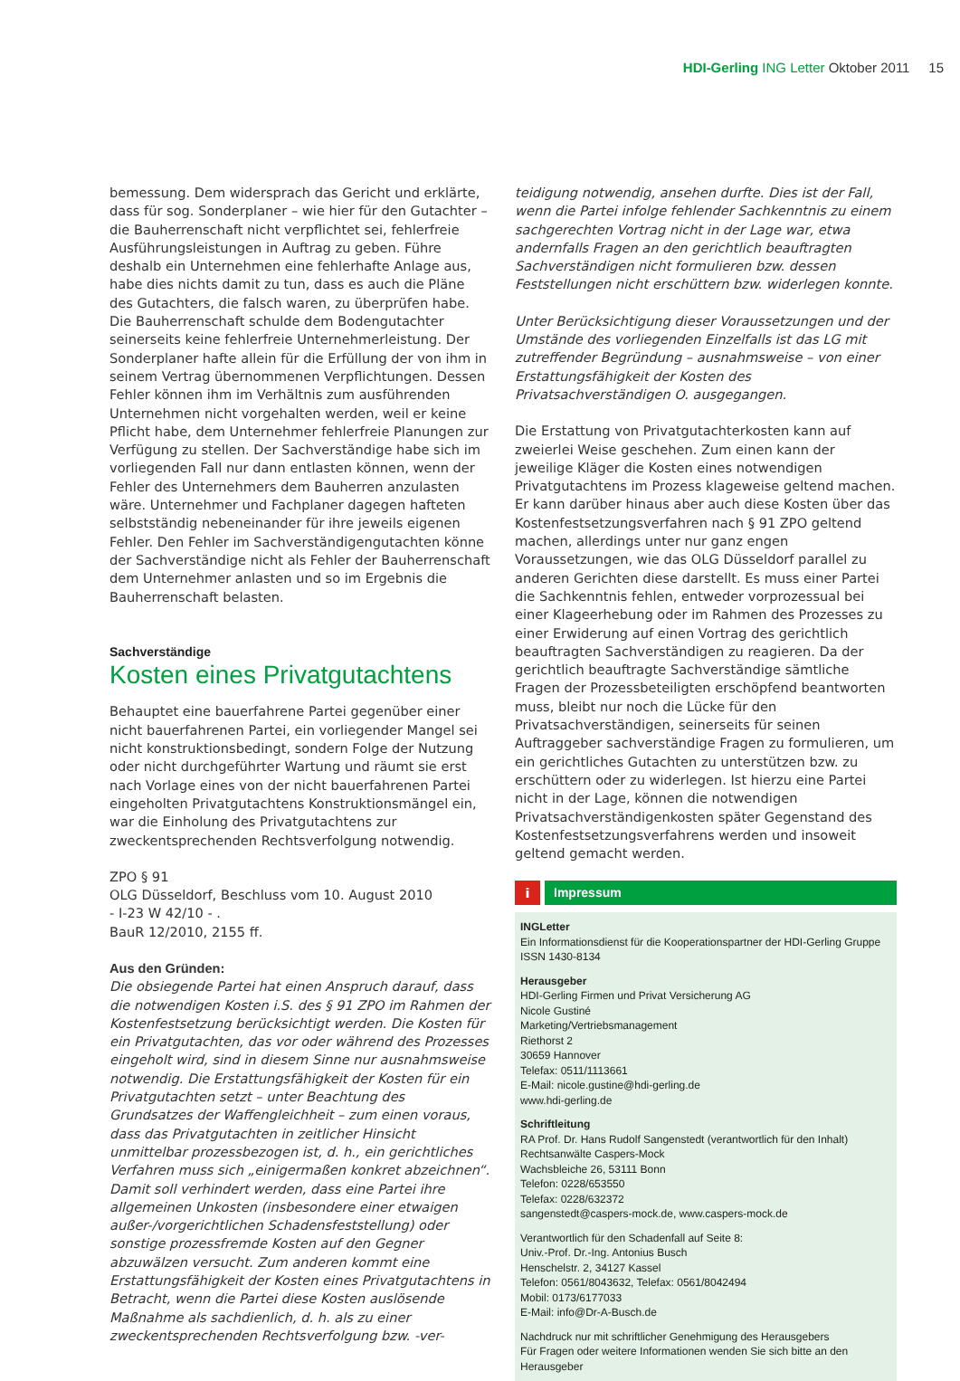HDI-Gerling ING Letter Oktober 2011 15
bemessung. Dem widersprach das Gericht und erklärte, dass für sog. Sonderplaner – wie hier für den Gutachter – die Bauherrenschaft nicht verpflichtet sei, fehlerfreie Ausführungsleistungen in Auftrag zu geben. Führe deshalb ein Unternehmen eine fehlerhafte Anlage aus, habe dies nichts damit zu tun, dass es auch die Pläne des Gutachters, die falsch waren, zu überprüfen habe. Die Bauherrenschaft schulde dem Bodengutachter seinerseits keine fehlerfreie Unternehmerleistung. Der Sonderplaner hafte allein für die Erfüllung der von ihm in seinem Vertrag übernommenen Verpflichtungen. Dessen Fehler können ihm im Verhältnis zum ausführenden Unternehmen nicht vorgehalten werden, weil er keine Pflicht habe, dem Unternehmer fehlerfreie Planungen zur Verfügung zu stellen. Der Sachverständige habe sich im vorliegenden Fall nur dann entlasten können, wenn der Fehler des Unternehmers dem Bauherren anzulasten wäre. Unternehmer und Fachplaner dagegen hafteten selbstständig nebeneinander für ihre jeweils eigenen Fehler. Den Fehler im Sachverständigengutachten könne der Sachverständige nicht als Fehler der Bauherrenschaft dem Unternehmer anlasten und so im Ergebnis die Bauherrenschaft belasten.
Sachverständige
Kosten eines Privatgutachtens
Behauptet eine bauerfahrene Partei gegenüber einer nicht bauerfahrenen Partei, ein vorliegender Mangel sei nicht konstruktionsbedingt, sondern Folge der Nutzung oder nicht durchgeführter Wartung und räumt sie erst nach Vorlage eines von der nicht bauerfahrenen Partei eingeholten Privatgutachtens Konstruktionsmängel ein, war die Einholung des Privatgutachtens zur zweckentsprechenden Rechtsverfolgung notwendig.
ZPO § 91
OLG Düsseldorf, Beschluss vom 10. August 2010
- I-23 W 42/10 - .
BauR 12/2010, 2155 ff.
Aus den Gründen:
Die obsiegende Partei hat einen Anspruch darauf, dass die notwendigen Kosten i.S. des § 91 ZPO im Rahmen der Kostenfestsetzung berücksichtigt werden. Die Kosten für ein Privatgutachten, das vor oder während des Prozesses eingeholt wird, sind in diesem Sinne nur ausnahmsweise notwendig. Die Erstattungsfähigkeit der Kosten für ein Privatgutachten setzt – unter Beachtung des Grundsatzes der Waffengleichheit – zum einen voraus, dass das Privatgutachten in zeitlicher Hinsicht unmittelbar prozessbezogen ist, d. h., ein gerichtliches Verfahren muss sich „einigermaßen konkret abzeichnen“. Damit soll verhindert werden, dass eine Partei ihre allgemeinen Unkosten (insbesondere einer etwaigen außer-/vorgerichtlichen Schadensfeststellung) oder sonstige prozessfremde Kosten auf den Gegner abzuwälzen versucht. Zum anderen kommt eine Erstattungsfähigkeit der Kosten eines Privatgutachtens in Betracht, wenn die Partei diese Kosten auslösende Maßnahme als sachdienlich, d. h. als zu einer zweckentsprechenden Rechtsverfolgung bzw. -ver-
teidigung notwendig, ansehen durfte. Dies ist der Fall, wenn die Partei infolge fehlender Sachkenntnis zu einem sachgerechten Vortrag nicht in der Lage war, etwa andernfalls Fragen an den gerichtlich beauftragten Sachverständigen nicht formulieren bzw. dessen Feststellungen nicht erschüttern bzw. widerlegen konnte.
Unter Berücksichtigung dieser Voraussetzungen und der Umstände des vorliegenden Einzelfalls ist das LG mit zutreffender Begründung – ausnahmsweise – von einer Erstattungsfähigkeit der Kosten des Privatsachverständigen O. ausgegangen.
Die Erstattung von Privatgutachterkosten kann auf zweierlei Weise geschehen. Zum einen kann der jeweilige Kläger die Kosten eines notwendigen Privatgutachtens im Prozess klageweise geltend machen. Er kann darüber hinaus aber auch diese Kosten über das Kostenfestsetzungsverfahren nach § 91 ZPO geltend machen, allerdings unter nur ganz engen Voraussetzungen, wie das OLG Düsseldorf parallel zu anderen Gerichten diese darstellt. Es muss einer Partei die Sachkenntnis fehlen, entweder vorprozessual bei einer Klageerhebung oder im Rahmen des Prozesses zu einer Erwiderung auf einen Vortrag des gerichtlich beauftragten Sachverständigen zu reagieren. Da der gerichtlich beauftragte Sachverständige sämtliche Fragen der Prozessbeteiligten erschöpfend beantworten muss, bleibt nur noch die Lücke für den Privatsachverständigen, seinerseits für seinen Auftraggeber sachverständige Fragen zu formulieren, um ein gerichtliches Gutachten zu unterstützen bzw. zu erschüttern oder zu widerlegen. Ist hierzu eine Partei nicht in der Lage, können die notwendigen Privatsachverständigenkosten später Gegenstand des Kostenfestsetzungsverfahrens werden und insoweit geltend gemacht werden.
i Impressum
INGLetter
Ein Informationsdienst für die Kooperationspartner der HDI-Gerling Gruppe
ISSN 1430-8134
Herausgeber
HDI-Gerling Firmen und Privat Versicherung AG
Nicole Gustiné
Marketing/Vertriebsmanagement
Riethorst 2
30659 Hannover
Telefax: 0511/1113661
E-Mail: nicole.gustine@hdi-gerling.de
www.hdi-gerling.de
Schriftleitung
RA Prof. Dr. Hans Rudolf Sangenstedt (verantwortlich für den Inhalt)
Rechtsanwälte Caspers-Mock
Wachsbleiche 26, 53111 Bonn
Telefon: 0228/653550
Telefax: 0228/632372
sangenstedt@caspers-mock.de, www.caspers-mock.de
Verantwortlich für den Schadenfall auf Seite 8:
Univ.-Prof. Dr.-Ing. Antonius Busch
Henschelstr. 2, 34127 Kassel
Telefon: 0561/8043632, Telefax: 0561/8042494
Mobil: 0173/6177033
E-Mail: info@Dr-A-Busch.de
Nachdruck nur mit schriftlicher Genehmigung des Herausgebers
Für Fragen oder weitere Informationen wenden Sie sich bitte an den Herausgeber